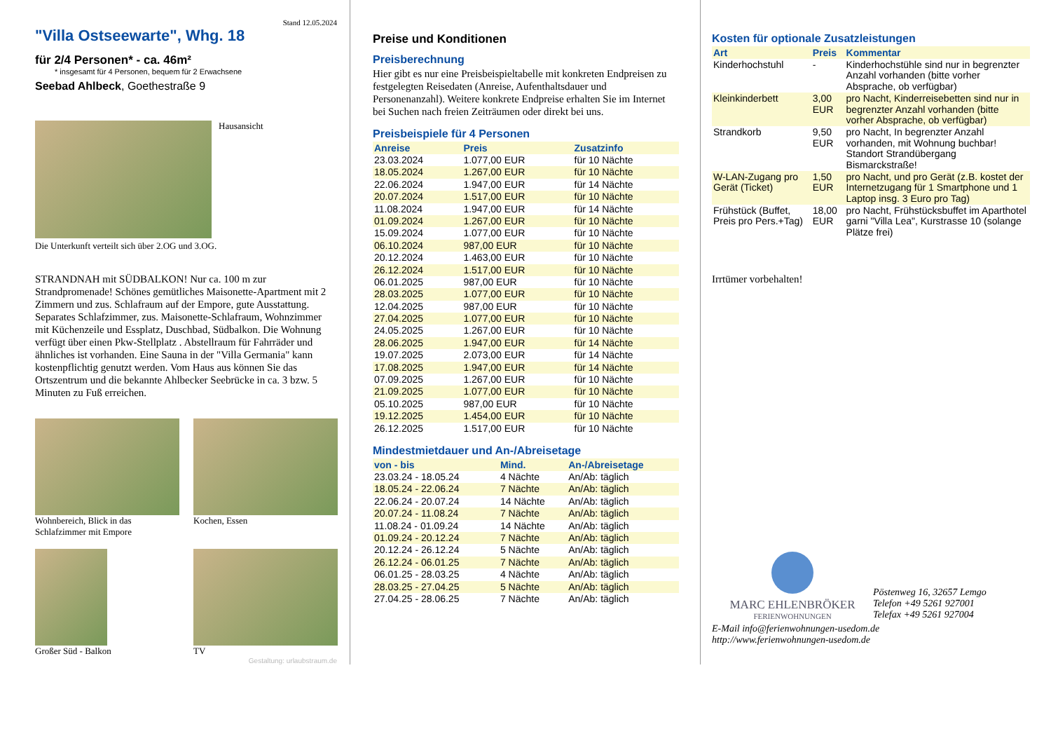Stand 12.05.2024
"Villa Ostseewarte", Whg. 18
für 2/4 Personen* - ca. 46m²
* insgesamt für 4 Personen, bequem für 2 Erwachsene
Seebad Ahlbeck, Goethestraße 9
Hausansicht
Die Unterkunft verteilt sich über 2.OG und 3.OG.
STRANDNAH mit SÜDBALKON! Nur ca. 100 m zur Strandpromenade! Schönes gemütliches Maisonette-Apartment mit 2 Zimmern und zus. Schlafraum auf der Empore, gute Ausstattung. Separates Schlafzimmer, zus. Maisonette-Schlafraum, Wohnzimmer mit Küchenzeile und Essplatz, Duschbad, Südbalkon. Die Wohnung verfügt über einen Pkw-Stellplatz . Abstellraum für Fahrräder und ähnliches ist vorhanden. Eine Sauna in der "Villa Germania" kann kostenpflichtig genutzt werden. Vom Haus aus können Sie das Ortszentrum und die bekannte Ahlbecker Seebrücke in ca. 3 bzw. 5 Minuten zu Fuß erreichen.
Wohnbereich, Blick in das Schlafzimmer mit Empore
Kochen, Essen
Großer Süd - Balkon TV
Gestaltung: urlaubstraum.de
Preise und Konditionen
Preisberechnung
Hier gibt es nur eine Preisbeispieltabelle mit konkreten Endpreisen zu festgelegten Reisedaten (Anreise, Aufenthaltsdauer und Personenanzahl). Weitere konkrete Endpreise erhalten Sie im Internet bei Suchen nach freien Zeiträumen oder direkt bei uns.
Preisbeispiele für 4 Personen
| Anreise | Preis | Zusatzinfo |
| --- | --- | --- |
| 23.03.2024 | 1.077,00 EUR | für 10 Nächte |
| 18.05.2024 | 1.267,00 EUR | für 10 Nächte |
| 22.06.2024 | 1.947,00 EUR | für 14 Nächte |
| 20.07.2024 | 1.517,00 EUR | für 10 Nächte |
| 11.08.2024 | 1.947,00 EUR | für 14 Nächte |
| 01.09.2024 | 1.267,00 EUR | für 10 Nächte |
| 15.09.2024 | 1.077,00 EUR | für 10 Nächte |
| 06.10.2024 | 987,00 EUR | für 10 Nächte |
| 20.12.2024 | 1.463,00 EUR | für 10 Nächte |
| 26.12.2024 | 1.517,00 EUR | für 10 Nächte |
| 06.01.2025 | 987,00 EUR | für 10 Nächte |
| 28.03.2025 | 1.077,00 EUR | für 10 Nächte |
| 12.04.2025 | 987,00 EUR | für 10 Nächte |
| 27.04.2025 | 1.077,00 EUR | für 10 Nächte |
| 24.05.2025 | 1.267,00 EUR | für 10 Nächte |
| 28.06.2025 | 1.947,00 EUR | für 14 Nächte |
| 19.07.2025 | 2.073,00 EUR | für 14 Nächte |
| 17.08.2025 | 1.947,00 EUR | für 14 Nächte |
| 07.09.2025 | 1.267,00 EUR | für 10 Nächte |
| 21.09.2025 | 1.077,00 EUR | für 10 Nächte |
| 05.10.2025 | 987,00 EUR | für 10 Nächte |
| 19.12.2025 | 1.454,00 EUR | für 10 Nächte |
| 26.12.2025 | 1.517,00 EUR | für 10 Nächte |
Mindestmietdauer und An-/Abreisetage
| von - bis | Mind. | An-/Abreisetage |
| --- | --- | --- |
| 23.03.24 - 18.05.24 | 4 Nächte | An/Ab: täglich |
| 18.05.24 - 22.06.24 | 7 Nächte | An/Ab: täglich |
| 22.06.24 - 20.07.24 | 14 Nächte | An/Ab: täglich |
| 20.07.24 - 11.08.24 | 7 Nächte | An/Ab: täglich |
| 11.08.24 - 01.09.24 | 14 Nächte | An/Ab: täglich |
| 01.09.24 - 20.12.24 | 7 Nächte | An/Ab: täglich |
| 20.12.24 - 26.12.24 | 5 Nächte | An/Ab: täglich |
| 26.12.24 - 06.01.25 | 7 Nächte | An/Ab: täglich |
| 06.01.25 - 28.03.25 | 4 Nächte | An/Ab: täglich |
| 28.03.25 - 27.04.25 | 5 Nächte | An/Ab: täglich |
| 27.04.25 - 28.06.25 | 7 Nächte | An/Ab: täglich |
Kosten für optionale Zusatzleistungen
| Art | Preis | Kommentar |
| --- | --- | --- |
| Kinderhochstuhl | - | Kinderhochstühle sind nur in begrenzter Anzahl vorhanden (bitte vorher Absprache, ob verfügbar) |
| Kleinkinderbett | 3,00 EUR | pro Nacht, Kinderreisebetten sind nur in begrenzter Anzahl vorhanden (bitte vorher Absprache, ob verfügbar) |
| Strandkorb | 9,50 EUR | pro Nacht, In begrenzter Anzahl vorhanden, mit Wohnung buchbar! Standort Strandübergang Bismarckstraße! |
| W-LAN-Zugang pro Gerät (Ticket) | 1,50 EUR | pro Nacht, und pro Gerät (z.B. kostet der Internetzugang für 1 Smartphone und 1 Laptop insg. 3 Euro pro Tag) |
| Frühstück (Buffet, Preis pro Pers.+Tag) | 18,00 EUR | pro Nacht, Frühstücksbuffet im Aparthotel garni "Villa Lea", Kurstrasse 10 (solange Plätze frei) |
Irrtümer vorbehalten!
MARC EHLENBRÖKER
FERIENWOHNUNGEN
Pöstenweg 16, 32657 Lemgo
Telefon +49 5261 927001
Telefax +49 5261 927004
E-Mail info@ferienwohnungen-usedom.de
http://www.ferienwohnungen-usedom.de